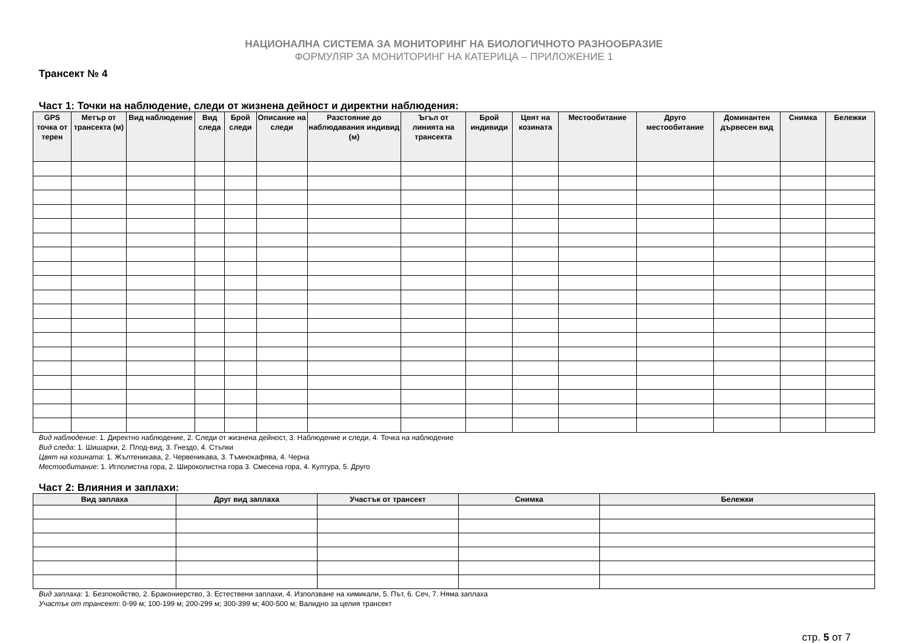НАЦИОНАЛНА СИСТЕМА ЗА МОНИТОРИНГ НА БИОЛОГИЧНОТО РАЗНООБРАЗИЕ
ФОРМУЛЯР ЗА МОНИТОРИНГ НА КАТЕРИЦА – ПРИЛОЖЕНИЕ 1
Трансект № 4
Част 1: Точки на наблюдение, следи от жизнена дейност и директни наблюдения:
| GPS точка от терен | Метър от трансекта (м) | Вид наблюдение | Вид следа | Брой следи | Описание на следи | Разстояние до наблюдавания индивид (м) | Ъгъл от линията на трансекта | Брой индивиди | Цвят на козината | Местообитание | Друго местообитание | Доминантен дървесен вид | Снимка | Бележки |
| --- | --- | --- | --- | --- | --- | --- | --- | --- | --- | --- | --- | --- | --- | --- |
Вид наблюдение: 1. Директно наблюдение, 2. Следи от жизнена дейност, 3. Наблюдение и следи, 4. Точка на наблюдение
Вид следа: 1. Шишарки, 2. Плод-вид, 3. Гнездо, 4. Стъпки
Цвят на козината: 1. Жълтеникава, 2. Червеникава, 3. Тъмнокафява, 4. Черна
Местообитание: 1. Иглолистна гора, 2. Широколистна гора 3. Смесена гора, 4. Култура, 5. Друго
Част 2: Влияния и заплахи:
| Вид заплаха | Друг вид заплаха | Участък от трансект | Снимка | Бележки |
| --- | --- | --- | --- | --- |
Вид заплаха: 1. Безпокойство, 2. Бракониерство, 3. Естествени заплахи, 4. Използване на химикали, 5. Път, 6. Сеч, 7. Няма заплаха
Участък от трансект: 0-99 м; 100-199 м; 200-299 м; 300-399 м; 400-500 м; Валидно за целия трансект
стр. 5 от 7